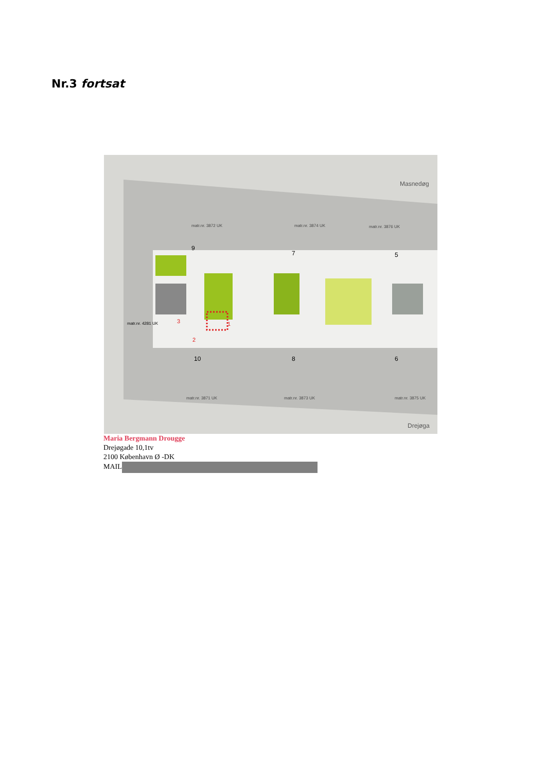Nr.3 fortsat
Masnedøg
matr.nr. 3872 UK
matr.nr. 3874 UK
matr.nr. 3876 UK
9
7
5
10
8
6
matr.nr. 4281 UK
matr.nr. 3871 UK
matr.nr. 3873 UK
matr.nr. 3875 UK
1
2
3
Drejøga
Maria Bergmann Drougge
Drejøgade 10,1tv
2100 København Ø -DK
MAIL